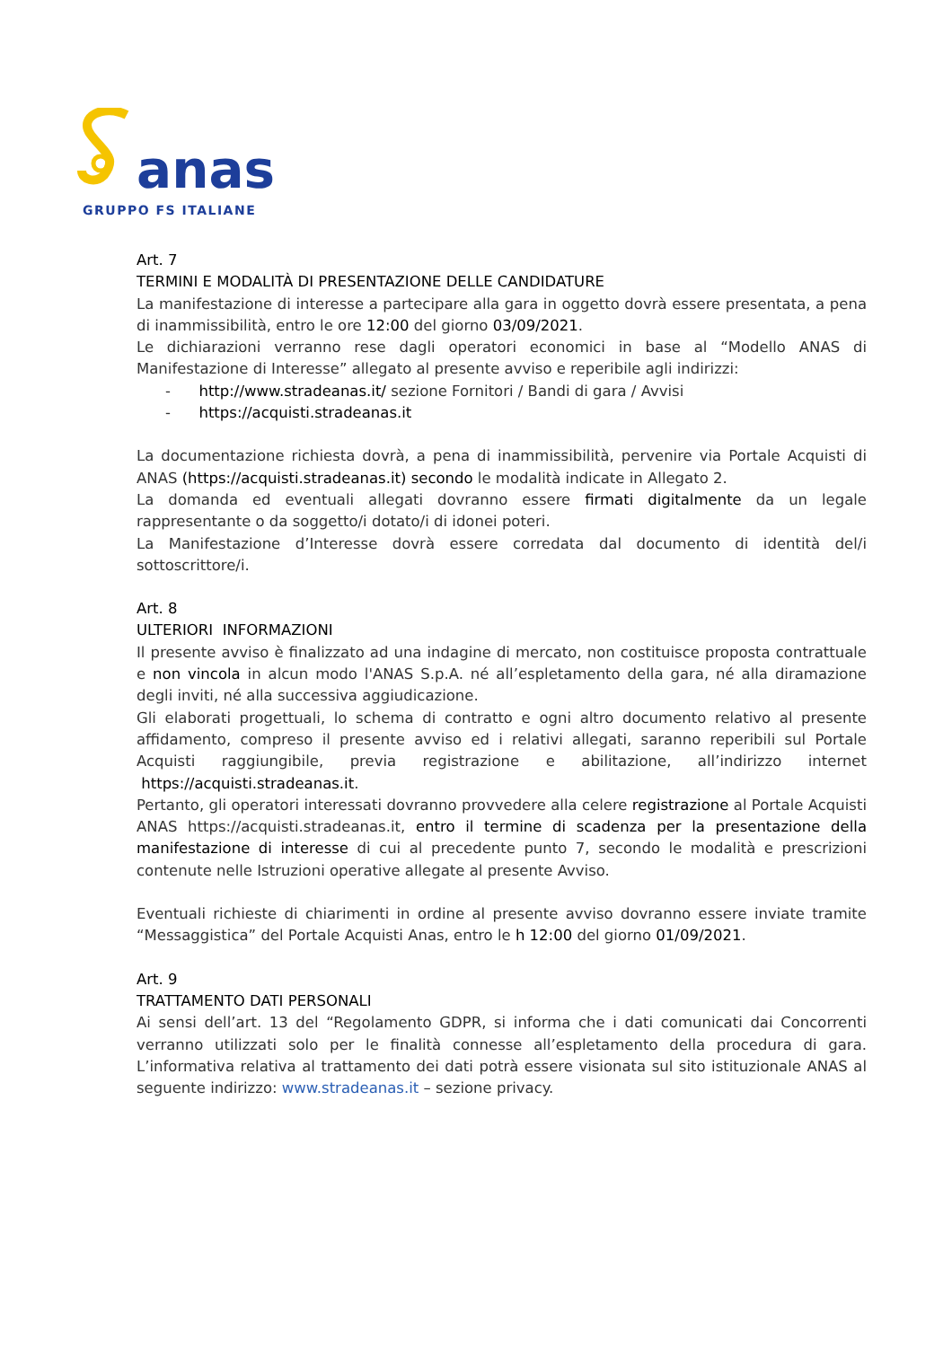anas
GRUPPO FS ITALIANE
Art. 7
TERMINI E MODALITÀ DI PRESENTAZIONE DELLE CANDIDATURE
La manifestazione di interesse a partecipare alla gara in oggetto dovrà essere presentata, a pena di inammissibilità, entro le ore 12:00 del giorno 03/09/2021.
Le dichiarazioni verranno rese dagli operatori economici in base al “Modello ANAS di Manifestazione di Interesse” allegato al presente avviso e reperibile agli indirizzi:
- http://www.stradeanas.it/ sezione Fornitori / Bandi di gara / Avvisi
- https://acquisti.stradeanas.it
La documentazione richiesta dovrà, a pena di inammissibilità, pervenire via Portale Acquisti di ANAS (https://acquisti.stradeanas.it) secondo le modalità indicate in Allegato 2.
La domanda ed eventuali allegati dovranno essere firmati digitalmente da un legale rappresentante o da soggetto/i dotato/i di idonei poteri.
La Manifestazione d’Interesse dovrà essere corredata dal documento di identità del/i sottoscrittore/i.
Art. 8
ULTERIORI INFORMAZIONI
Il presente avviso è finalizzato ad una indagine di mercato, non costituisce proposta contrattuale e non vincola in alcun modo l'ANAS S.p.A. né all’espletamento della gara, né alla diramazione degli inviti, né alla successiva aggiudicazione.
Gli elaborati progettuali, lo schema di contratto e ogni altro documento relativo al presente affidamento, compreso il presente avviso ed i relativi allegati, saranno reperibili sul Portale Acquisti raggiungibile, previa registrazione e abilitazione, all’indirizzo internet https://acquisti.stradeanas.it.
Pertanto, gli operatori interessati dovranno provvedere alla celere registrazione al Portale Acquisti ANAS https://acquisti.stradeanas.it, entro il termine di scadenza per la presentazione della manifestazione di interesse di cui al precedente punto 7, secondo le modalità e prescrizioni contenute nelle Istruzioni operative allegate al presente Avviso.
Eventuali richieste di chiarimenti in ordine al presente avviso dovranno essere inviate tramite “Messaggistica” del Portale Acquisti Anas, entro le h 12:00 del giorno 01/09/2021.
Art. 9
TRATTAMENTO DATI PERSONALI
Ai sensi dell’art. 13 del “Regolamento GDPR, si informa che i dati comunicati dai Concorrenti verranno utilizzati solo per le finalità connesse all’espletamento della procedura di gara. L’informativa relativa al trattamento dei dati potrà essere visionata sul sito istituzionale ANAS al seguente indirizzo: www.stradeanas.it – sezione privacy.